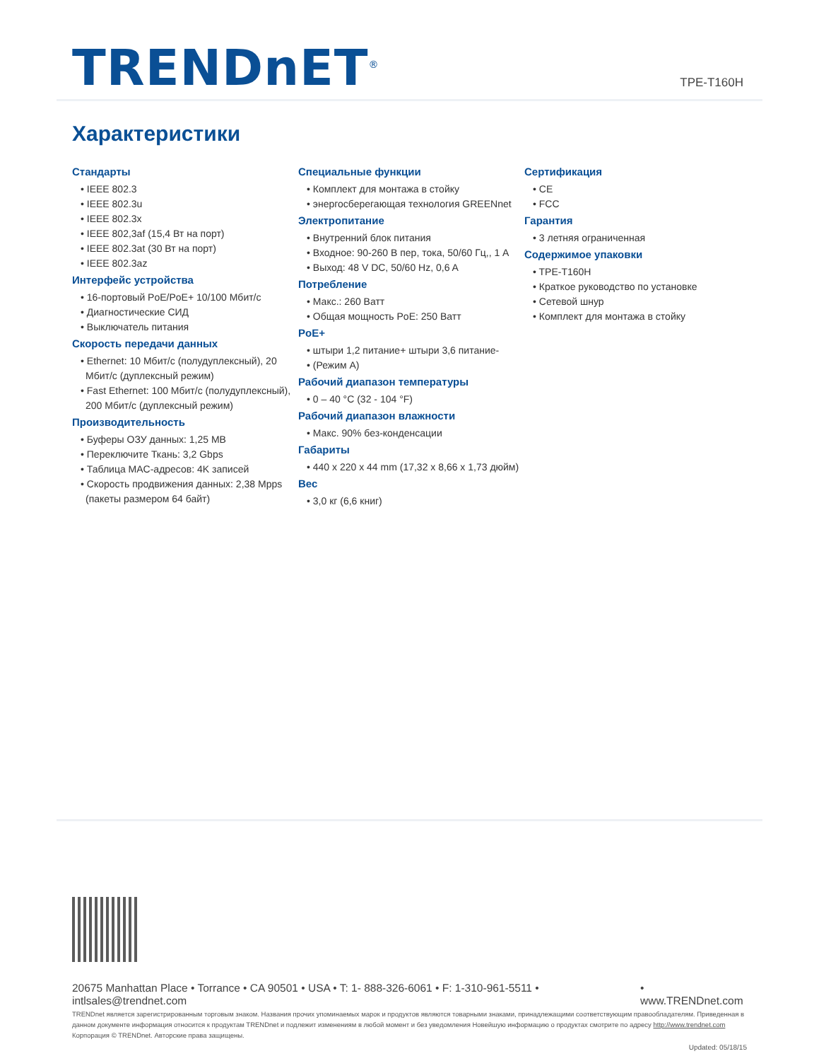TRENDnET<sup>®</sup> TPE-T160H
Характеристики
Стандарты
• IEEE 802.3
• IEEE 802.3u
• IEEE 802.3x
• IEEE 802,3af (15,4 Вт на порт)
• IEEE 802.3at (30 Вт на порт)
• IEEE 802.3az
Интерфейс устройства
• 16-портовый PoE/PoE+ 10/100 Мбит/с
• Диагностические СИД
• Выключатель питания
Скорость передачи данных
• Ethernet: 10 Мбит/с (полудуплексный), 20 Мбит/с (дуплексный режим)
• Fast Ethernet: 100 Мбит/с (полудуплексный), 200 Мбит/с (дуплексный режим)
Производительность
• Буферы ОЗУ данных: 1,25 MB
• Переключите Ткань: 3,2 Gbps
• Таблица MAC-адресов: 4K записей
• Скорость продвижения данных: 2,38 Mpps (пакеты размером 64 байт)
Специальные функции
• Комплект для монтажа в стойку
• энергосберегающая технология GREENnet
Электропитание
• Внутренний блок питания
• Входное: 90-260 В пер, тока, 50/60 Гц,, 1 A
• Выход: 48 V DC, 50/60 Hz, 0,6 A
Потребление
• Макс.: 260 Ватт
• Общая мощность PoE: 250 Ватт
PoE+
• штыри 1,2 питание+ штыри 3,6 питание-
• (Режим A)
Рабочий диапазон температуры
• 0 – 40 °C (32 - 104 °F)
Рабочий диапазон влажности
• Макс. 90% без-конденсации
Габариты
• 440 x 220 x 44 mm (17,32 x 8,66 x 1,73 дюйм)
Вес
• 3,0 кг (6,6 книг)
Сертификация
• CE
• FCC
Гарантия
• 3 летняя ограниченная
Содержимое упаковки
• TPE-T160H
• Краткое руководство по установке
• Сетевой шнур
• Комплект для монтажа в стойку
20675 Manhattan Place • Torrance • CA 90501 • USA • T: 1- 888-326-6061 • F: 1-310-961-5511 • intlsales@trendnet.com • www.TRENDnet.com
TRENDnet является зарегистрированным торговым знаком. Названия прочих упоминаемых марок и продуктов являются товарными знаками, принадлежащими соответствующим правообладателям. Приведенная в данном документе информация относится к продуктам TRENDnet и подлежит изменениям в любой момент и без уведомления Новейшую информацию о продуктах смотрите по адресу http://www.trendnet.com Корпорация © TRENDnet. Авторские права защищены.
Updated: 05/18/15